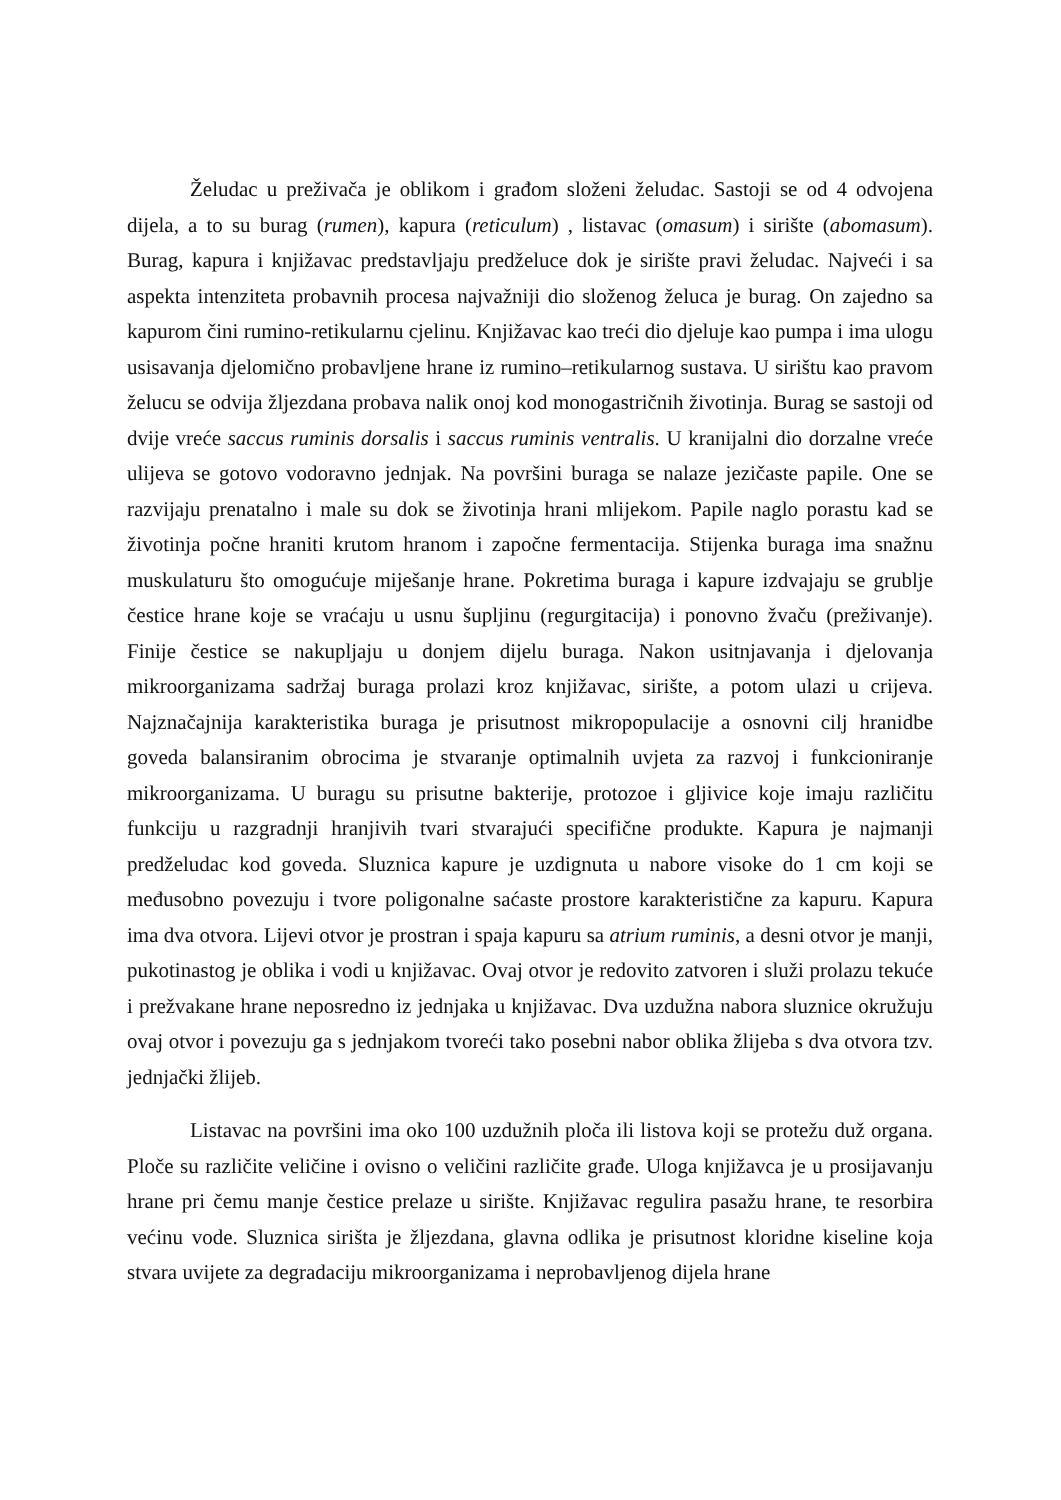Želudac u preživača je oblikom i građom složeni želudac. Sastoji se od 4 odvojena dijela, a to su burag (rumen), kapura (reticulum) , listavac (omasum) i sirište (abomasum). Burag, kapura i knjižavac predstavljaju predželuce dok je sirište pravi želudac. Najveći i sa aspekta intenziteta probavnih procesa najvažniji dio složenog želuca je burag. On zajedno sa kapurom čini rumino-retikularnu cjelinu. Knjižavac kao treći dio djeluje kao pumpa i ima ulogu usisavanja djelomično probavljene hrane iz rumino–retikularnog sustava. U sirištu kao pravom želucu se odvija žljezdana probava nalik onoj kod monogastričnih životinja. Burag se sastoji od dvije vreće saccus ruminis dorsalis i saccus ruminis ventralis. U kranijalni dio dorzalne vreće ulijeva se gotovo vodoravno jednjak. Na površini buraga se nalaze jezičaste papile. One se razvijaju prenatalno i male su dok se životinja hrani mlijekom. Papile naglo porastu kad se životinja počne hraniti krutom hranom i započne fermentacija. Stijenka buraga ima snažnu muskulaturu što omogućuje miješanje hrane. Pokretima buraga i kapure izdvajaju se grublje čestice hrane koje se vraćaju u usnu šupljinu (regurgitacija) i ponovno žvaču (preživanje). Finije čestice se nakupljaju u donjem dijelu buraga. Nakon usitnjavanja i djelovanja mikroorganizama sadržaj buraga prolazi kroz knjižavac, sirište, a potom ulazi u crijeva. Najznačajnija karakteristika buraga je prisutnost mikropopulacije a osnovni cilj hranidbe goveda balansiranim obrocima je stvaranje optimalnih uvjeta za razvoj i funkcioniranje mikroorganizama. U buragu su prisutne bakterije, protozoe i gljivice koje imaju različitu funkciju u razgradnji hranjivih tvari stvarajući specifične produkte. Kapura je najmanji predželudac kod goveda. Sluznica kapure je uzdignuta u nabore visoke do 1 cm koji se međusobno povezuju i tvore poligonalne saćaste prostore karakteristične za kapuru. Kapura ima dva otvora. Lijevi otvor je prostran i spaja kapuru sa atrium ruminis, a desni otvor je manji, pukotinastog je oblika i vodi u knjižavac. Ovaj otvor je redovito zatvoren i služi prolazu tekuće i prežvakane hrane neposredno iz jednjaka u knjižavac. Dva uzdužna nabora sluznice okružuju ovaj otvor i povezuju ga s jednjakom tvoreći tako posebni nabor oblika žlijeba s dva otvora tzv. jednjački žlijeb.
Listavac na površini ima oko 100 uzdužnih ploča ili listova koji se protežu duž organa. Ploče su različite veličine i ovisno o veličini različite građe. Uloga knjižavca je u prosijavanju hrane pri čemu manje čestice prelaze u sirište. Knjižavac regulira pasažu hrane, te resorbira većinu vode. Sluznica sirišta je žljezdana, glavna odlika je prisutnost kloridne kiseline koja stvara uvijete za degradaciju mikroorganizama i neprobavljenog dijela hrane